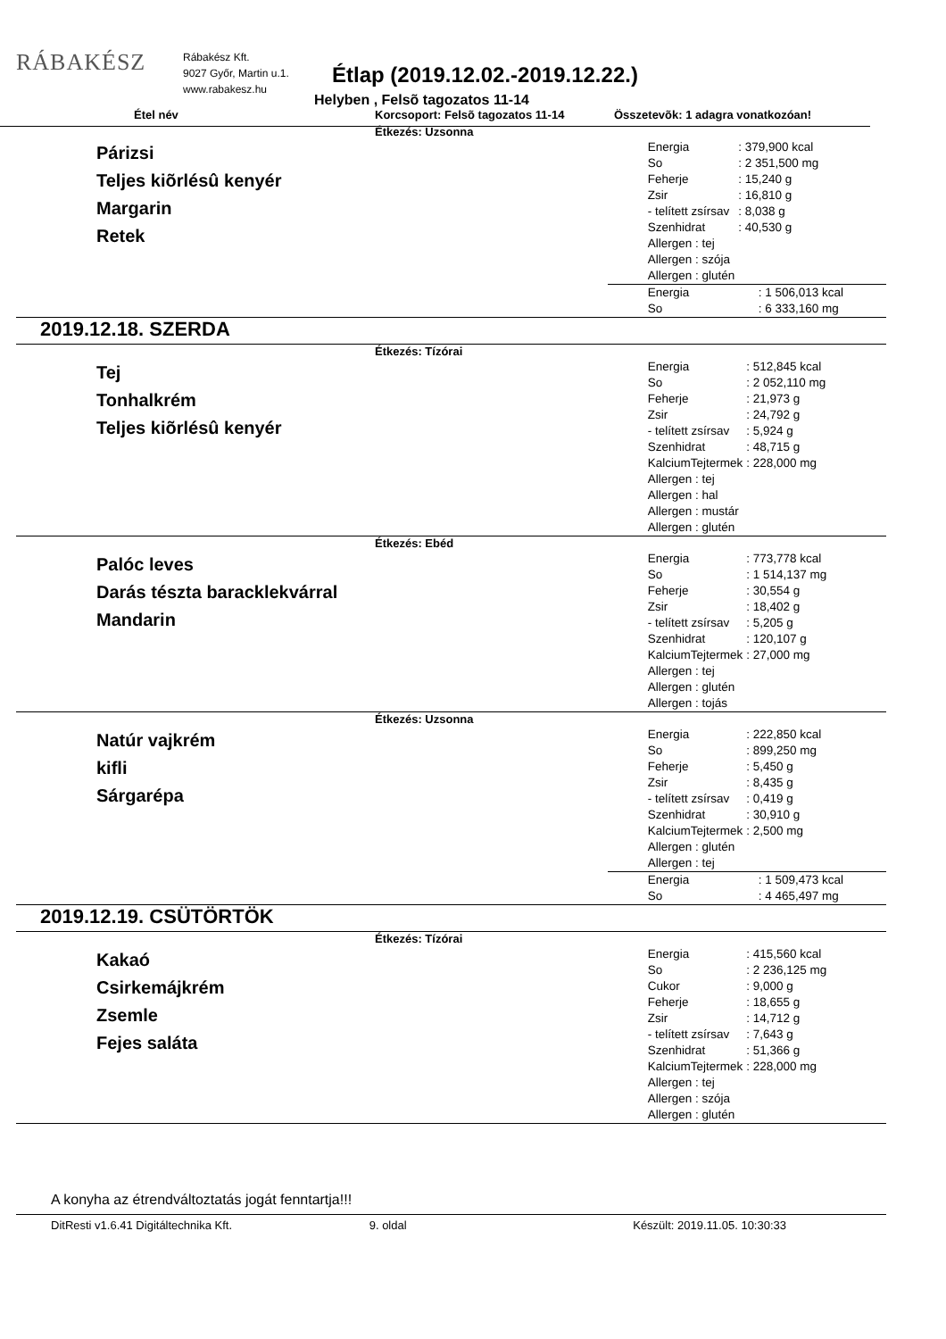RÁBAKÉSZ
Rábakész Kft.
9027 Győr, Martin u.1.
www.rabakesz.hu
Étlap (2019.12.02.-2019.12.22.)
Helyben , Felsõ tagozatos 11-14
Étel név Korcsoport: Felsõ tagozatos 11-14 Összetevõk: 1 adagra vonatkozóan!
Étkezés: Uzsonna
Párizsi
Teljes kiõrlésû kenyér
Margarin
Retek
| Energia | : 379,900 kcal |
| So | : 2 351,500 mg |
| Feherje | : 15,240 g |
| Zsir | : 16,810 g |
| - telített zsírsav | : 8,038 g |
| Szenhidrat | : 40,530 g |
| Allergen : tej | |
| Allergen : szója | |
| Allergen : glutén | |
| Energia | : 1 506,013 kcal |
| So | : 6 333,160 mg |
2019.12.18. SZERDA
Étkezés: Tízórai
Tej
Tonhalkrém
Teljes kiõrlésû kenyér
| Energia | : 512,845 kcal |
| So | : 2 052,110 mg |
| Feherje | : 21,973 g |
| Zsir | : 24,792 g |
| - telített zsírsav | : 5,924 g |
| Szenhidrat | : 48,715 g |
| KalciumTejtermek | : 228,000 mg |
| Allergen : tej | |
| Allergen : hal | |
| Allergen : mustár | |
| Allergen : glutén | |
Étkezés: Ebéd
Palóc leves
Darás tészta baracklekvárral
Mandarin
| Energia | : 773,778 kcal |
| So | : 1 514,137 mg |
| Feherje | : 30,554 g |
| Zsir | : 18,402 g |
| - telített zsírsav | : 5,205 g |
| Szenhidrat | : 120,107 g |
| KalciumTejtermek | : 27,000 mg |
| Allergen : tej | |
| Allergen : glutén | |
| Allergen : tojás | |
Étkezés: Uzsonna
Natúr vajkrém
kifli
Sárgarépa
| Energia | : 222,850 kcal |
| So | : 899,250 mg |
| Feherje | : 5,450 g |
| Zsir | : 8,435 g |
| - telített zsírsav | : 0,419 g |
| Szenhidrat | : 30,910 g |
| KalciumTejtermek | : 2,500 mg |
| Allergen : glutén | |
| Allergen : tej | |
| Energia | : 1 509,473 kcal |
| So | : 4 465,497 mg |
2019.12.19. CSÜTÖRTÖK
Étkezés: Tízórai
Kakaó
Csirkemájkrém
Zsemle
Fejes saláta
| Energia | : 415,560 kcal |
| So | : 2 236,125 mg |
| Cukor | : 9,000 g |
| Feherje | : 18,655 g |
| Zsir | : 14,712 g |
| - telített zsírsav | : 7,643 g |
| Szenhidrat | : 51,366 g |
| KalciumTejtermek | : 228,000 mg |
| Allergen : tej | |
| Allergen : szója | |
| Allergen : glutén | |
A konyha az étrendváltoztatás jogát fenntartja!!!
DitResti v1.6.41 Digitáltechnika Kft. 9. oldal Készült: 2019.11.05. 10:30:33